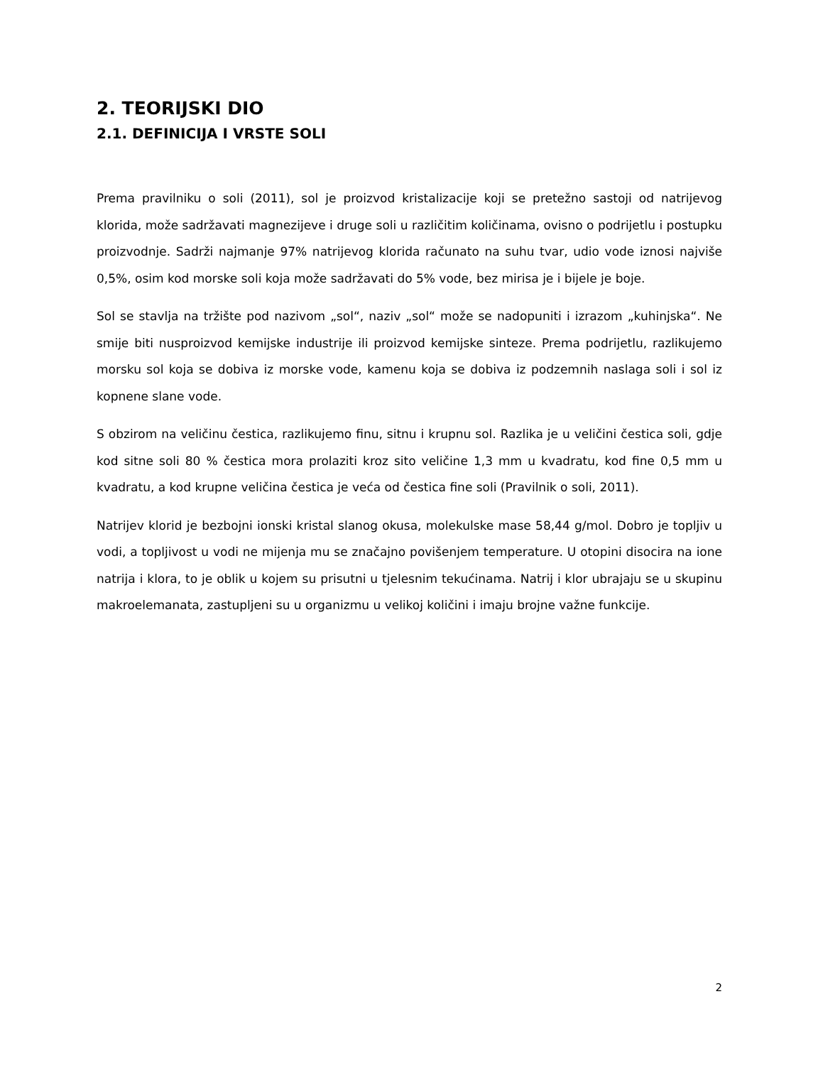2. TEORIJSKI DIO
2.1. DEFINICIJA I VRSTE SOLI
Prema pravilniku o soli (2011), sol je proizvod kristalizacije koji se pretežno sastoji od natrijevog klorida, može sadržavati magnezijeve i druge soli u različitim količinama, ovisno o podrijetlu i postupku proizvodnje. Sadrži najmanje 97% natrijevog klorida računato na suhu tvar, udio vode iznosi najviše 0,5%, osim kod morske soli koja može sadržavati do 5% vode, bez mirisa je i bijele je boje.
Sol se stavlja na tržište pod nazivom „sol“, naziv „sol“ može se nadopuniti i izrazom „kuhinjska“. Ne smije biti nusproizvod kemijske industrije ili proizvod kemijske sinteze. Prema podrijetlu, razlikujemo morsku sol koja se dobiva iz morske vode, kamenu koja se dobiva iz podzemnih naslaga soli i sol iz kopnene slane vode.
S obzirom na veličinu čestica, razlikujemo finu, sitnu i krupnu sol. Razlika je u veličini čestica soli, gdje kod sitne soli 80 % čestica mora prolaziti kroz sito veličine 1,3 mm u kvadratu, kod fine 0,5 mm u kvadratu, a kod krupne veličina čestica je veća od čestica fine soli (Pravilnik o soli, 2011).
Natrijev klorid je bezbojni ionski kristal slanog okusa, molekulske mase 58,44 g/mol. Dobro je topljiv u vodi, a topljivost u vodi ne mijenja mu se značajno povišenjem temperature. U otopini disocira na ione natrija i klora, to je oblik u kojem su prisutni u tjelesnim tekućinama. Natrij i klor ubrajaju se u skupinu makroelemanata, zastupljeni su u organizmu u velikoj količini i imaju brojne važne funkcije.
2